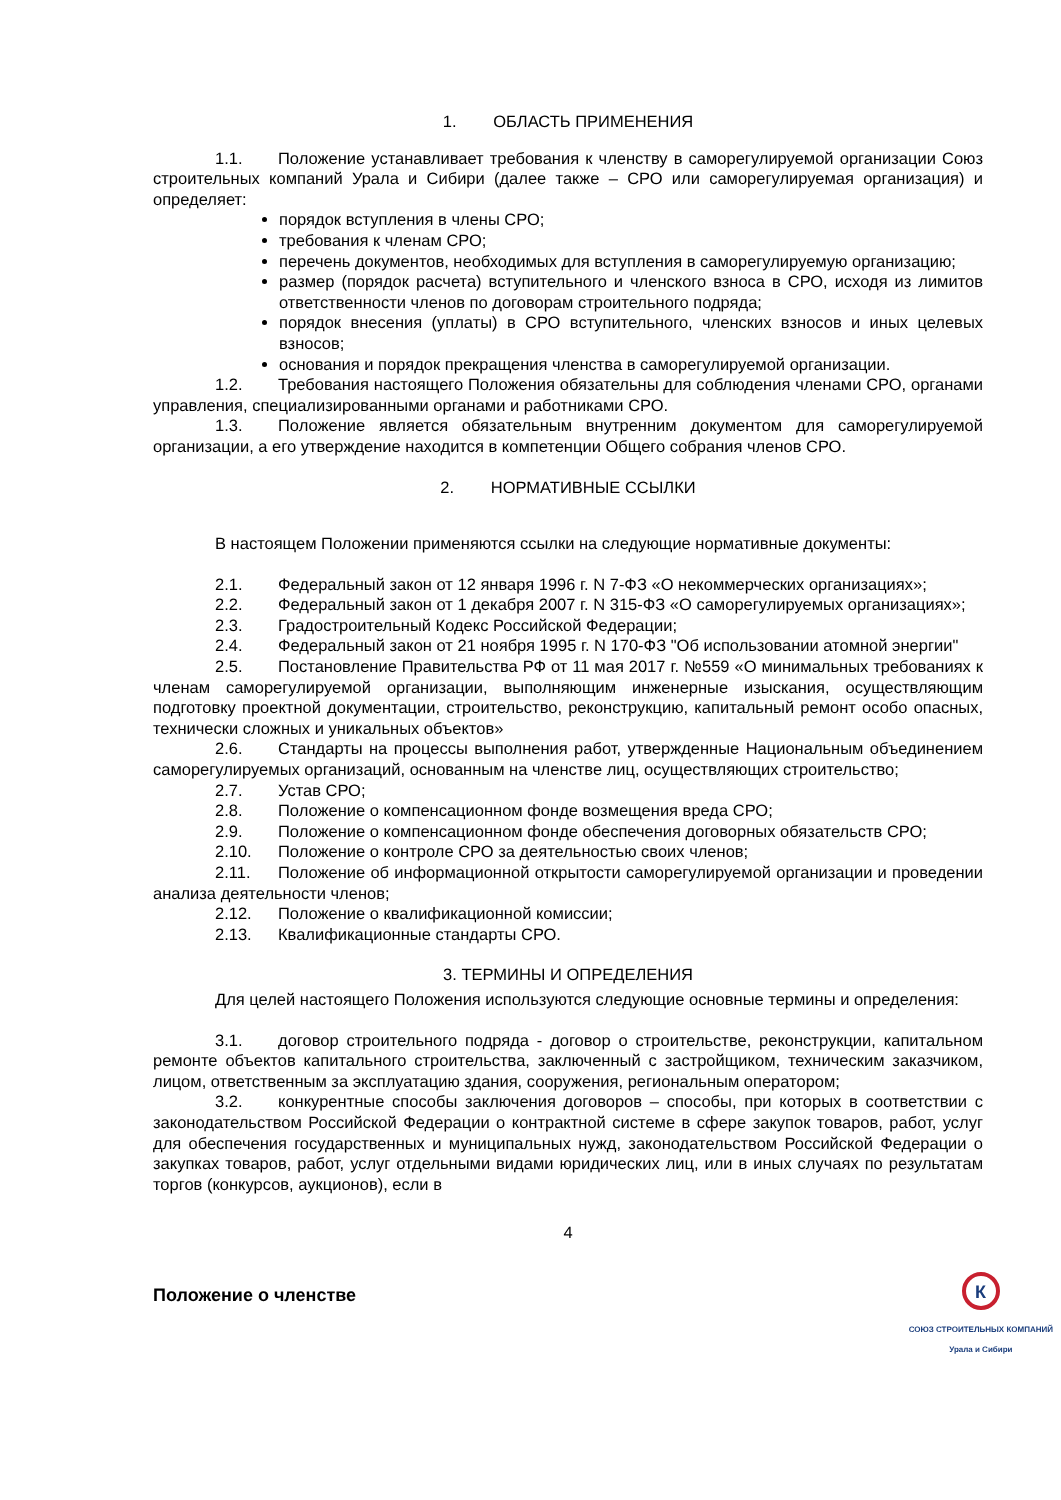1. ОБЛАСТЬ ПРИМЕНЕНИЯ
1.1. Положение устанавливает требования к членству в саморегулируемой организации Союз строительных компаний Урала и Сибири (далее также – СРО или саморегулируемая организация) и определяет:
порядок вступления в члены СРО;
требования к членам СРО;
перечень документов, необходимых для вступления в саморегулируемую организацию;
размер (порядок расчета) вступительного и членского взноса в СРО, исходя из лимитов ответственности членов по договорам строительного подряда;
порядок внесения (уплаты) в СРО вступительного, членских взносов и иных целевых взносов;
основания и порядок прекращения членства в саморегулируемой организации.
1.2. Требования настоящего Положения обязательны для соблюдения членами СРО, органами управления, специализированными органами и работниками СРО.
1.3. Положение является обязательным внутренним документом для саморегулируемой организации, а его утверждение находится в компетенции Общего собрания членов СРО.
2. НОРМАТИВНЫЕ ССЫЛКИ
В настоящем Положении применяются ссылки на следующие нормативные документы:
2.1. Федеральный закон от 12 января 1996 г. N 7-ФЗ «О некоммерческих организациях»;
2.2. Федеральный закон от 1 декабря 2007 г. N 315-ФЗ «О саморегулируемых организациях»;
2.3. Градостроительный Кодекс Российской Федерации;
2.4. Федеральный закон от 21 ноября 1995 г. N 170-ФЗ "Об использовании атомной энергии"
2.5. Постановление Правительства РФ от 11 мая 2017 г. №559 «О минимальных требованиях к членам саморегулируемой организации, выполняющим инженерные изыскания, осуществляющим подготовку проектной документации, строительство, реконструкцию, капитальный ремонт особо опасных, технически сложных и уникальных объектов»
2.6. Стандарты на процессы выполнения работ, утвержденные Национальным объединением саморегулируемых организаций, основанным на членстве лиц, осуществляющих строительство;
2.7. Устав СРО;
2.8. Положение о компенсационном фонде возмещения вреда СРО;
2.9. Положение о компенсационном фонде обеспечения договорных обязательств СРО;
2.10. Положение о контроле СРО за деятельностью своих членов;
2.11. Положение об информационной открытости саморегулируемой организации и проведении анализа деятельности членов;
2.12. Положение о квалификационной комиссии;
2.13. Квалификационные стандарты СРО.
3. ТЕРМИНЫ И ОПРЕДЕЛЕНИЯ
Для целей настоящего Положения используются следующие основные термины и определения:
3.1. договор строительного подряда - договор о строительстве, реконструкции, капитальном ремонте объектов капитального строительства, заключенный с застройщиком, техническим заказчиком, лицом, ответственным за эксплуатацию здания, сооружения, региональным оператором;
3.2. конкурентные способы заключения договоров – способы, при которых в соответствии с законодательством Российской Федерации о контрактной системе в сфере закупок товаров, работ, услуг для обеспечения государственных и муниципальных нужд, законодательством Российской Федерации о закупках товаров, работ, услуг отдельными видами юридических лиц, или в иных случаях по результатам торгов (конкурсов, аукционов), если в
4
Положение о членстве
К
СОЮЗ СТРОИТЕЛЬНЫХ КОМПАНИЙ
Урала и Сибири